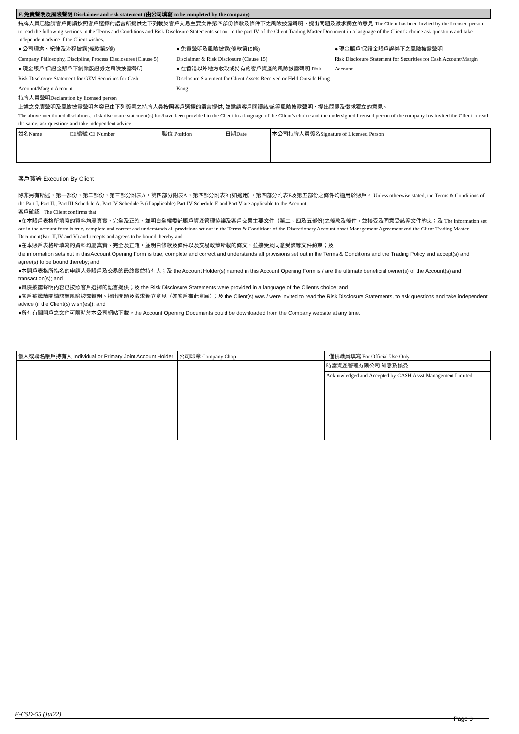F. 免責聲明及風險聲明 Disclaimer and risk statement (由公司填寫 to be completed by the company)
持牌人員已邀請客戶閱讀按照客戶選擇的語言所提供之下列載於客戶交易主要文件第四部份條款及條件下之風險披露聲明、提出問題及徵求獨立的意見:The Client has been invited by the licensed person to read the following sections in the Terms and Conditions and Risk Disclosure Statements set out in the part IV of the Client Trading Master Document in a language of the Client’s choice ask questions and take independent advice if the Client wishes.
● 公司理念、紀律及流程披露(條款第5條)
Company Philosophy, Discipline, Process Disclosures (Clause 5)
● 現金賬戶/保證金賬戶下創業版證券之風險披露聲明
Risk Disclosure Statement for GEM Securities for Cash Account/Margin Account
● 免責聲明及風險披露(條款第15條)
Disclaimer & Risk Disclosure (Clause 15)
● 在香港以外地方收取或持有的客戶資產的風險披露聲明 Risk Disclosure Statement for Client Assets Received or Held Outside Hong Kong
● 現金賬戶/保證金賬戶證券下之風險披露聲明
Risk Disclosure Statement for Securities for Cash Account/Margin Account
持牌人員聲明Declaration by licensed person
上述之免責聲明及風險披露聲明內容已由下列簽署之持牌人員按照客戶選擇的語言提供, 並邀請客戶閱讀該/該等風險披露聲明、提出問題及徵求獨立的意見。
The above-mentioned disclaimer、risk disclosure statement(s) has/have been provided to the Client in a language of the Client’s choice and the undersigned licensed person of the company has invited the Client to read the same, ask questions and take independent advice
| 姓名Name | CE編號 CE Number | 職位 Position | 日期Date | 本公司持牌人員簽名Signature of Licensed Person |
客戶簽署 Execution By Client
除非另有所述，第一部份，第二部份，第三部分附表A，第四部分附表A，第四部分附表B (如適用），第四部分附表E及第五部份之條件均適用於賬戶。 Unless otherwise stated, the Terms & Conditions of the Part I, Part II., Part III Schedule A. Part IV Schedule B (if applicable) Part IV Schedule E and Part V are applicable to the Account.
客戶確認 The Client confirms that
●在本賬戶表格所填寫的資料均屬真實、完全及正確、並明白全權委託賬戶資產管理協議及客戶交易主要文件（第二、四及五部份)之條款及條件，並接受及同意受該等文件約束；及 The information set out in the account form is true, complete and correct and understands all provisions set out in the Terms & Conditions of the Discretionary Account Asset Management Agreement and the Client Trading Master Document(Part II,IV and V) and accepts and agrees to be bound thereby and
●在本賬戶表格所填寫的資料均屬真實、完全及正確，並明白條款及條件以及交易政策所載的條文，並接受及同意受該等文件約束；及
the information sets out in this Account Opening Form is true, complete and correct and understands all provisions set out in the Terms & Conditions and the Trading Policy and accept(s) and agree(s) to be bound thereby; and
●本開戶表格所指名的申請人是賬戶及交易的最終實益持有人；及 the Account Holder(s) named in this Account Opening Form is / are the ultimate beneficial owner(s) of the Account(s) and transaction(s); and
●風險披露聲明內容已按照客戶選擇的語言提供；及 the Risk Disclosure Statements were provided in a language of the Client's choice; and
●客戶被邀請閱讀該等風險披露聲明、提出問題及徵求獨立意見（如客戶有此意願）；及 the Client(s) was / were invited to read the Risk Disclosure Statements, to ask questions and take independent advice (if the Client(s) wish(es)); and
●所有有關開戶之文件可隨時於本公司網站下載。the Account Opening Documents could be downloaded from the Company website at any time.
| 個人或聯名賬戶持有人 Individual or Primary Joint Account Holder | 公司印章 Company Chop | 僅供職員填寫 For Official Use Only |
| | | 時富資產管理有限公司 知悉及接受 |
| | | Acknowledged and Accepted by CASH Assst Management Limited |
F-CSD-55 (Jul22)
Page 3